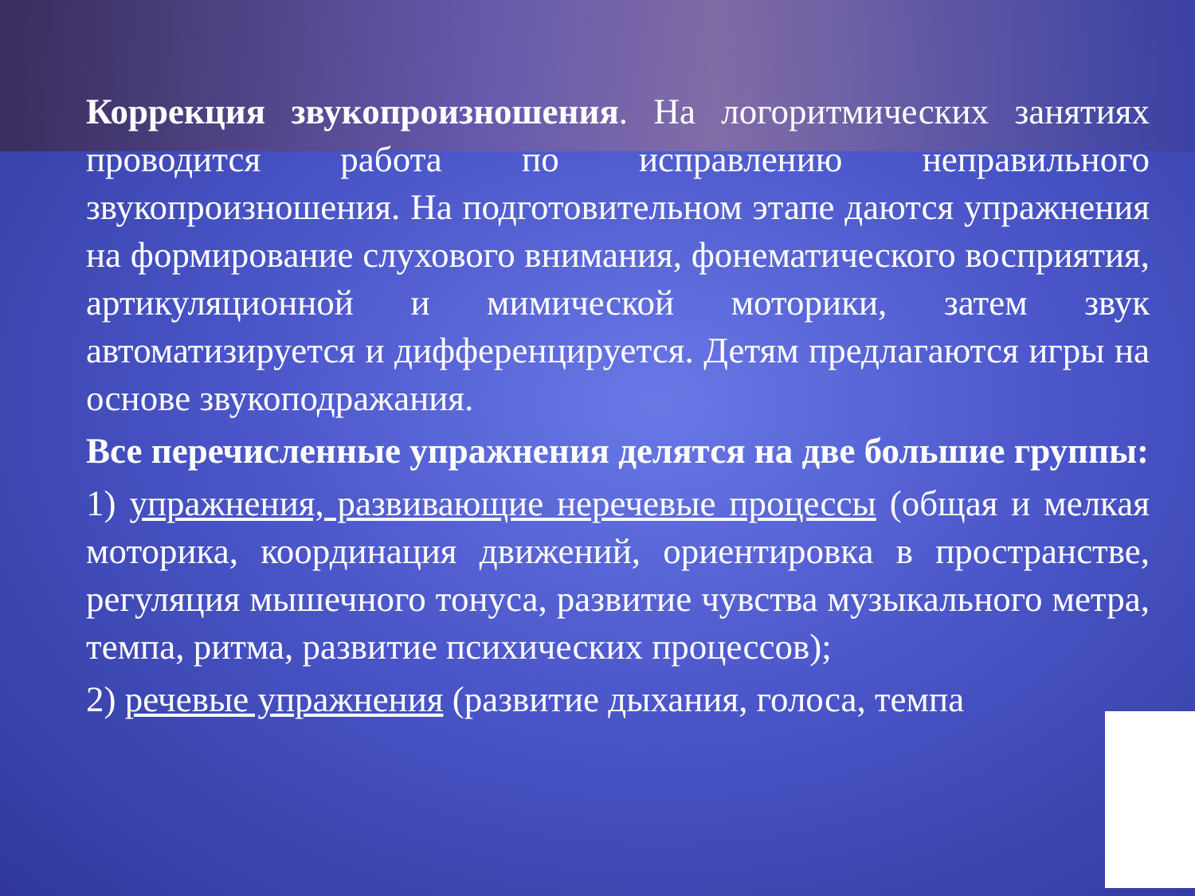Коррекция звукопроизношения. На логоритмических занятиях проводится работа по исправлению неправильного звукопроизношения. На подготовительном этапе даются упражнения на формирование слухового внимания, фонематического восприятия, артикуляционной и мимической моторики, затем звук автоматизируется и дифференцируется. Детям предлагаются игры на основе звукоподражания.
Все перечисленные упражнения делятся на две большие группы:
1) упражнения, развивающие неречевые процессы (общая и мелкая моторика, координация движений, ориентировка в пространстве, регуляция мышечного тонуса, развитие чувства музыкального метра, темпа, ритма, развитие психических процессов);
2) речевые упражнения (развитие дыхания, голоса, темпа